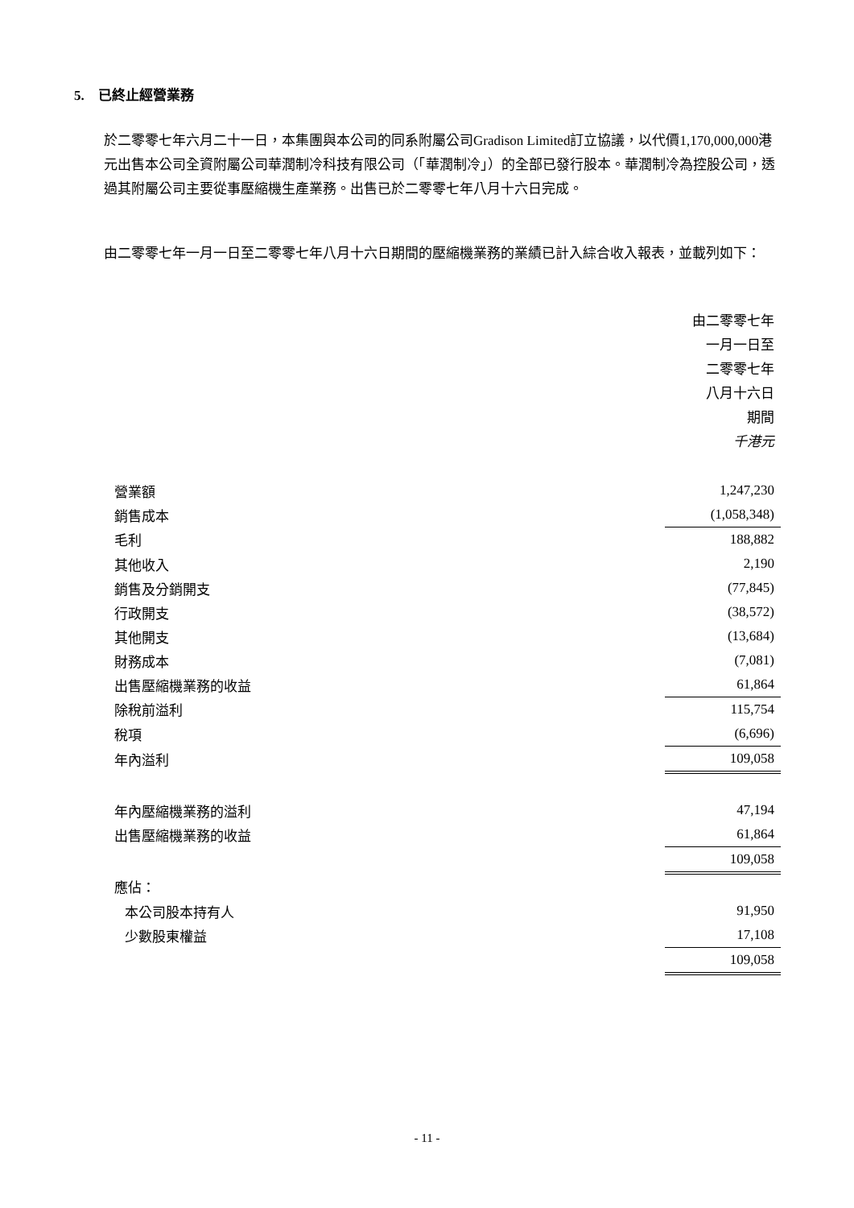5. 已終止經營業務
於二零零七年六月二十一日，本集團與本公司的同系附屬公司Gradison Limited訂立協議，以代價1,170,000,000港元出售本公司全資附屬公司華潤制冷科技有限公司（「華潤制冷」）的全部已發行股本。華潤制冷為控股公司，透過其附屬公司主要從事壓縮機生產業務。出售已於二零零七年八月十六日完成。
由二零零七年一月一日至二零零七年八月十六日期間的壓縮機業務的業績已計入綜合收入報表，並載列如下：
| | 由二零零七年 一月一日至 二零零七年 八月十六日 期間 千港元 |
| 營業額 | 1,247,230 |
| 銷售成本 | (1,058,348) |
| 毛利 | 188,882 |
| 其他收入 | 2,190 |
| 銷售及分銷開支 | (77,845) |
| 行政開支 | (38,572) |
| 其他開支 | (13,684) |
| 財務成本 | (7,081) |
| 出售壓縮機業務的收益 | 61,864 |
| 除稅前溢利 | 115,754 |
| 稅項 | (6,696) |
| 年內溢利 | 109,058 |
| 年內壓縮機業務的溢利 | 47,194 |
| 出售壓縮機業務的收益 | 61,864 |
| | 109,058 |
| 應佔： | |
| 本公司股本持有人 | 91,950 |
| 少數股東權益 | 17,108 |
| | 109,058 |
- 11 -